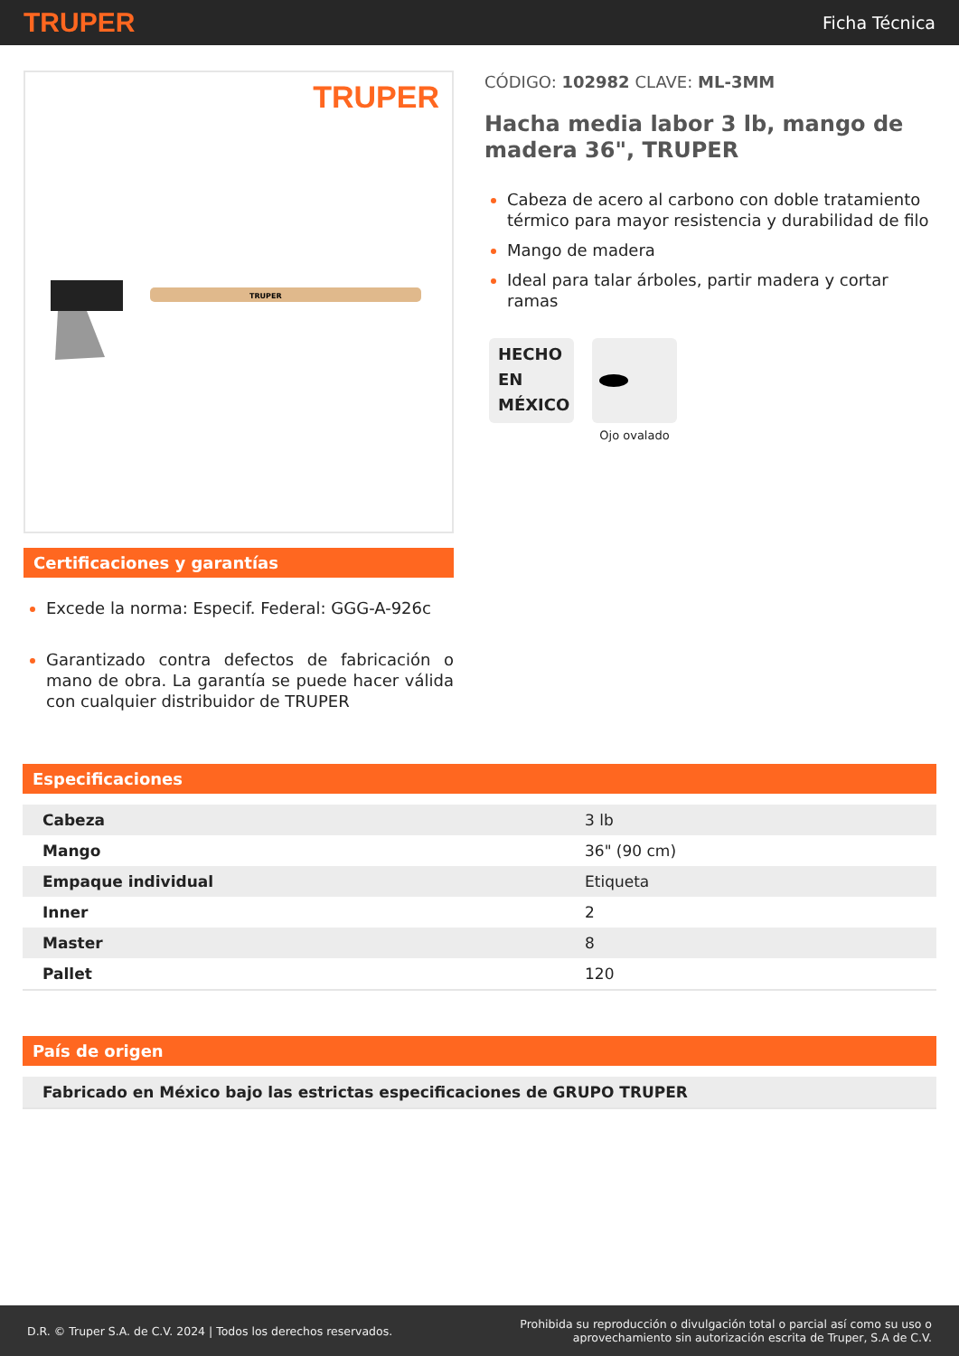TRUPER
Ficha Técnica
TRUPER
TRUPER
Certificaciones y garantías
Excede la norma: Especif. Federal: GGG-A-926c
Garantizado contra defectos de fabricación o mano de obra. La garantía se puede hacer válida con cualquier distribuidor de TRUPER
CÓDIGO: 102982 CLAVE: ML-3MM
Hacha media labor 3 lb, mango de madera 36", TRUPER
Cabeza de acero al carbono con doble tratamiento térmico para mayor resistencia y durabilidad de filo
Mango de madera
Ideal para talar árboles, partir madera y cortar ramas
HECHO
EN
MÉXICO
Ojo ovalado
Especificaciones
| Cabeza | 3 lb |
| Mango | 36" (90 cm) |
| Empaque individual | Etiqueta |
| Inner | 2 |
| Master | 8 |
| Pallet | 120 |
País de origen
| Fabricado en México bajo las estrictas especificaciones de GRUPO TRUPER |
D.R. © Truper S.A. de C.V. 2024 | Todos los derechos reservados.
Prohibida su reproducción o divulgación total o parcial así como su uso o
aprovechamiento sin autorización escrita de Truper, S.A de C.V.